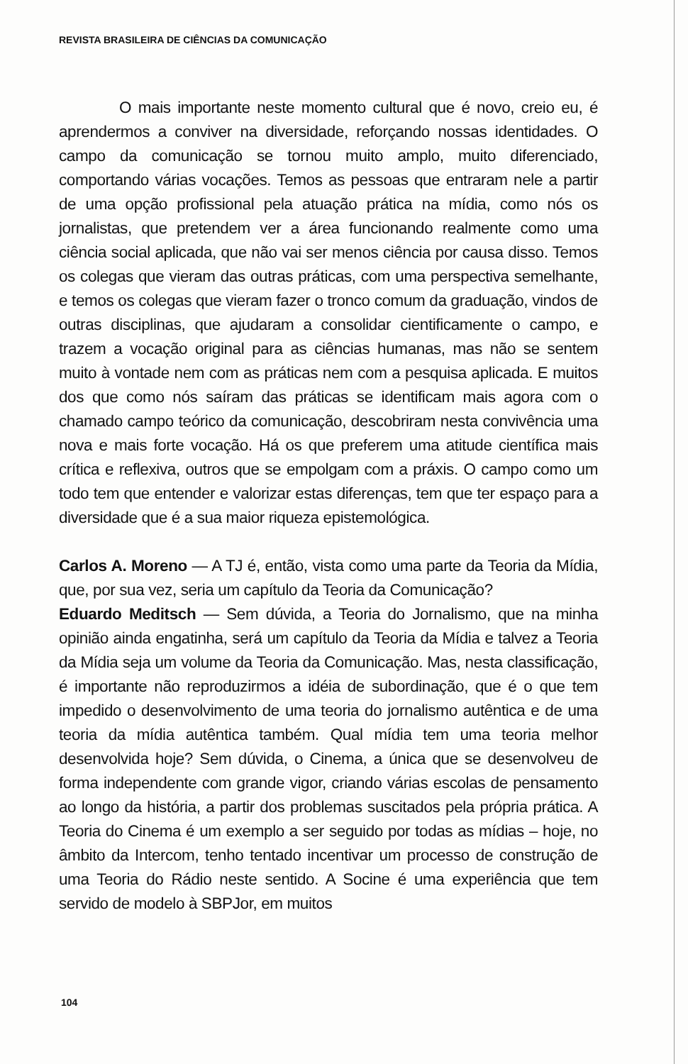REVISTA BRASILEIRA DE CIÊNCIAS DA COMUNICAÇÃO
O mais importante neste momento cultural que é novo, creio eu, é aprendermos a conviver na diversidade, reforçando nossas identidades. O campo da comunicação se tornou muito amplo, muito diferenciado, comportando várias vocações. Temos as pessoas que entraram nele a partir de uma opção profissional pela atuação prática na mídia, como nós os jornalistas, que pretendem ver a área funcionando realmente como uma ciência social aplicada, que não vai ser menos ciência por causa disso. Temos os colegas que vieram das outras práticas, com uma perspectiva semelhante, e temos os colegas que vieram fazer o tronco comum da graduação, vindos de outras disciplinas, que ajudaram a consolidar cientificamente o campo, e trazem a vocação original para as ciências humanas, mas não se sentem muito à vontade nem com as práticas nem com a pesquisa aplicada. E muitos dos que como nós saíram das práticas se identificam mais agora com o chamado campo teórico da comunicação, descobriram nesta convivência uma nova e mais forte vocação. Há os que preferem uma atitude científica mais crítica e reflexiva, outros que se empolgam com a práxis. O campo como um todo tem que entender e valorizar estas diferenças, tem que ter espaço para a diversidade que é a sua maior riqueza epistemológica.
Carlos A. Moreno — A TJ é, então, vista como uma parte da Teoria da Mídia, que, por sua vez, seria um capítulo da Teoria da Comunicação?
Eduardo Meditsch — Sem dúvida, a Teoria do Jornalismo, que na minha opinião ainda engatinha, será um capítulo da Teoria da Mídia e talvez a Teoria da Mídia seja um volume da Teoria da Comunicação. Mas, nesta classificação, é importante não reproduzirmos a idéia de subordinação, que é o que tem impedido o desenvolvimento de uma teoria do jornalismo autêntica e de uma teoria da mídia autêntica também. Qual mídia tem uma teoria melhor desenvolvida hoje? Sem dúvida, o Cinema, a única que se desenvolveu de forma independente com grande vigor, criando várias escolas de pensamento ao longo da história, a partir dos problemas suscitados pela própria prática. A Teoria do Cinema é um exemplo a ser seguido por todas as mídias – hoje, no âmbito da Intercom, tenho tentado incentivar um processo de construção de uma Teoria do Rádio neste sentido. A Socine é uma experiência que tem servido de modelo à SBPJor, em muitos
104